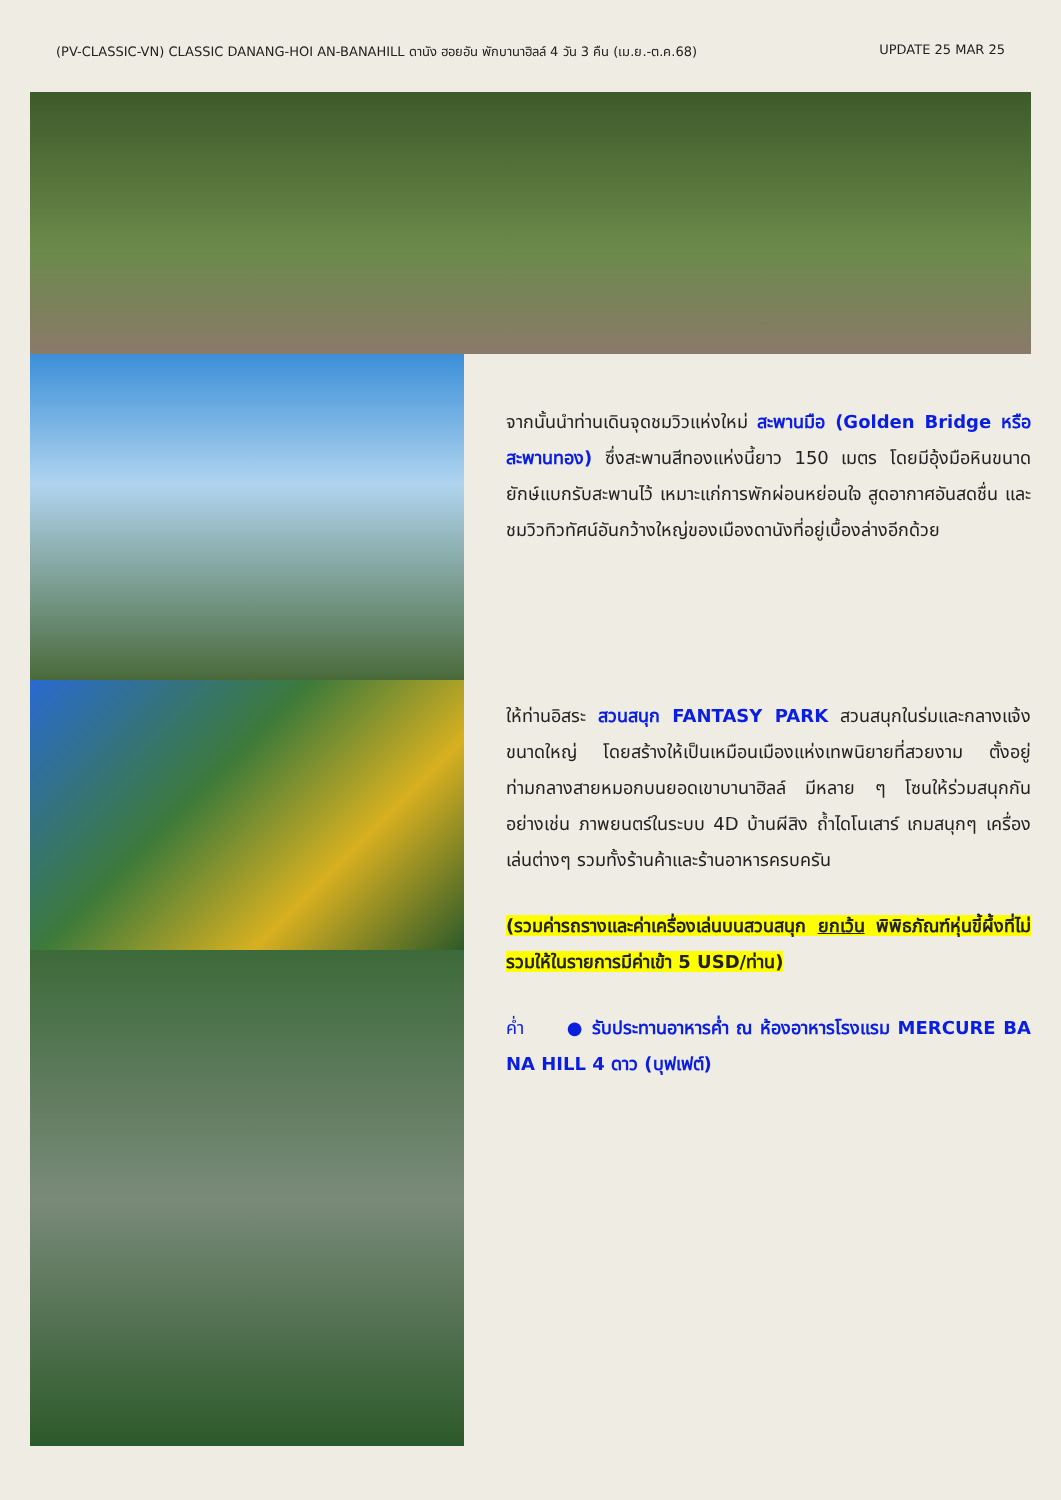(PV-CLASSIC-VN) CLASSIC DANANG-HOI AN-BANAHILL ดานัง ฮอยอัน พักบานาฮิลล์ 4 วัน 3 คืน (เม.ย.-ต.ค.68) UPDATE 25 MAR 25
จากนั้นนำท่านเดินจุดชมวิวแห่งใหม่ สะพานมือ (Golden Bridge หรือ สะพานทอง) ซึ่งสะพานสีทองแห่งนี้ยาว 150 เมตร โดยมีอุ้งมือหินขนาดยักษ์แบกรับสะพานไว้ เหมาะแก่การพักผ่อนหย่อนใจ สูดอากาศอันสดชื่น และชมวิวทิวทัศน์อันกว้างใหญ่ของเมืองดานังที่อยู่เบื้องล่างอีกด้วย
ให้ท่านอิสระ สวนสนุก FANTASY PARK สวนสนุกในร่มและกลางแจ้งขนาดใหญ่ โดยสร้างให้เป็นเหมือนเมืองแห่งเทพนิยายที่สวยงาม ตั้งอยู่ท่ามกลางสายหมอกบนยอดเขาบานาฮิลล์ มีหลาย ๆ โซนให้ร่วมสนุกกัน อย่างเช่น ภาพยนตร์ในระบบ 4D บ้านผีสิง ถ้ำไดโนเสาร์ เกมสนุกๆ เครื่องเล่นต่างๆ รวมทั้งร้านค้าและร้านอาหารครบครัน
(รวมค่ารถรางและค่าเครื่องเล่นบนสวนสนุก ยกเว้น พิพิธภัณฑ์หุ่นขี้ผึ้งที่ไม่รวมให้ในรายการมีค่าเข้า 5 USD/ท่าน)
ค่ำ ● รับประทานอาหารค่ำ ณ ห้องอาหารโรงแรม MERCURE BA NA HILL 4 ดาว (บุฟเฟต์)